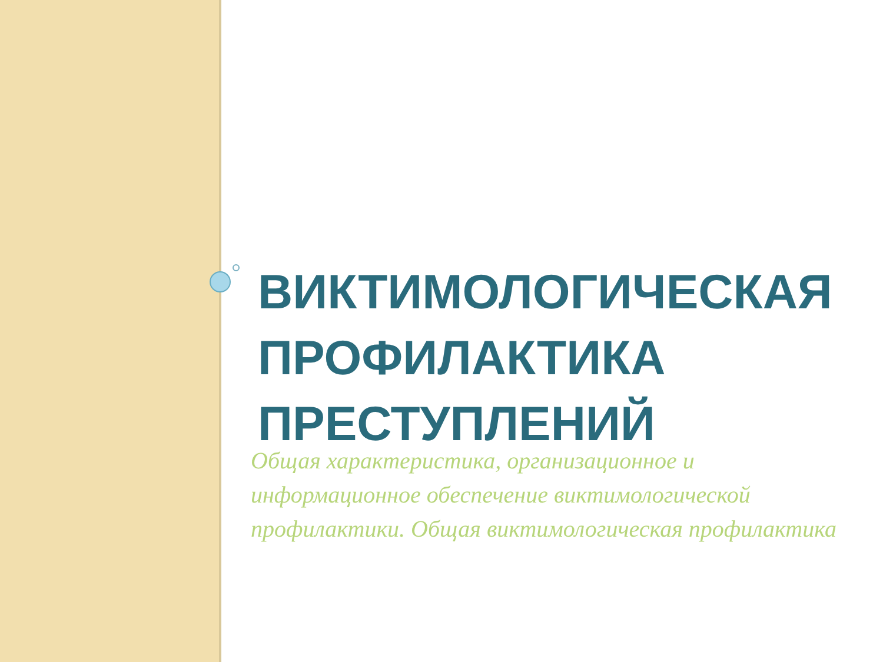ВИКТИМОЛОГИЧЕСКАЯ ПРОФИЛАКТИКА ПРЕСТУПЛЕНИЙ
Общая характеристика, организационное и информационное обеспечение виктимологической профилактики. Общая виктимологическая профилактика